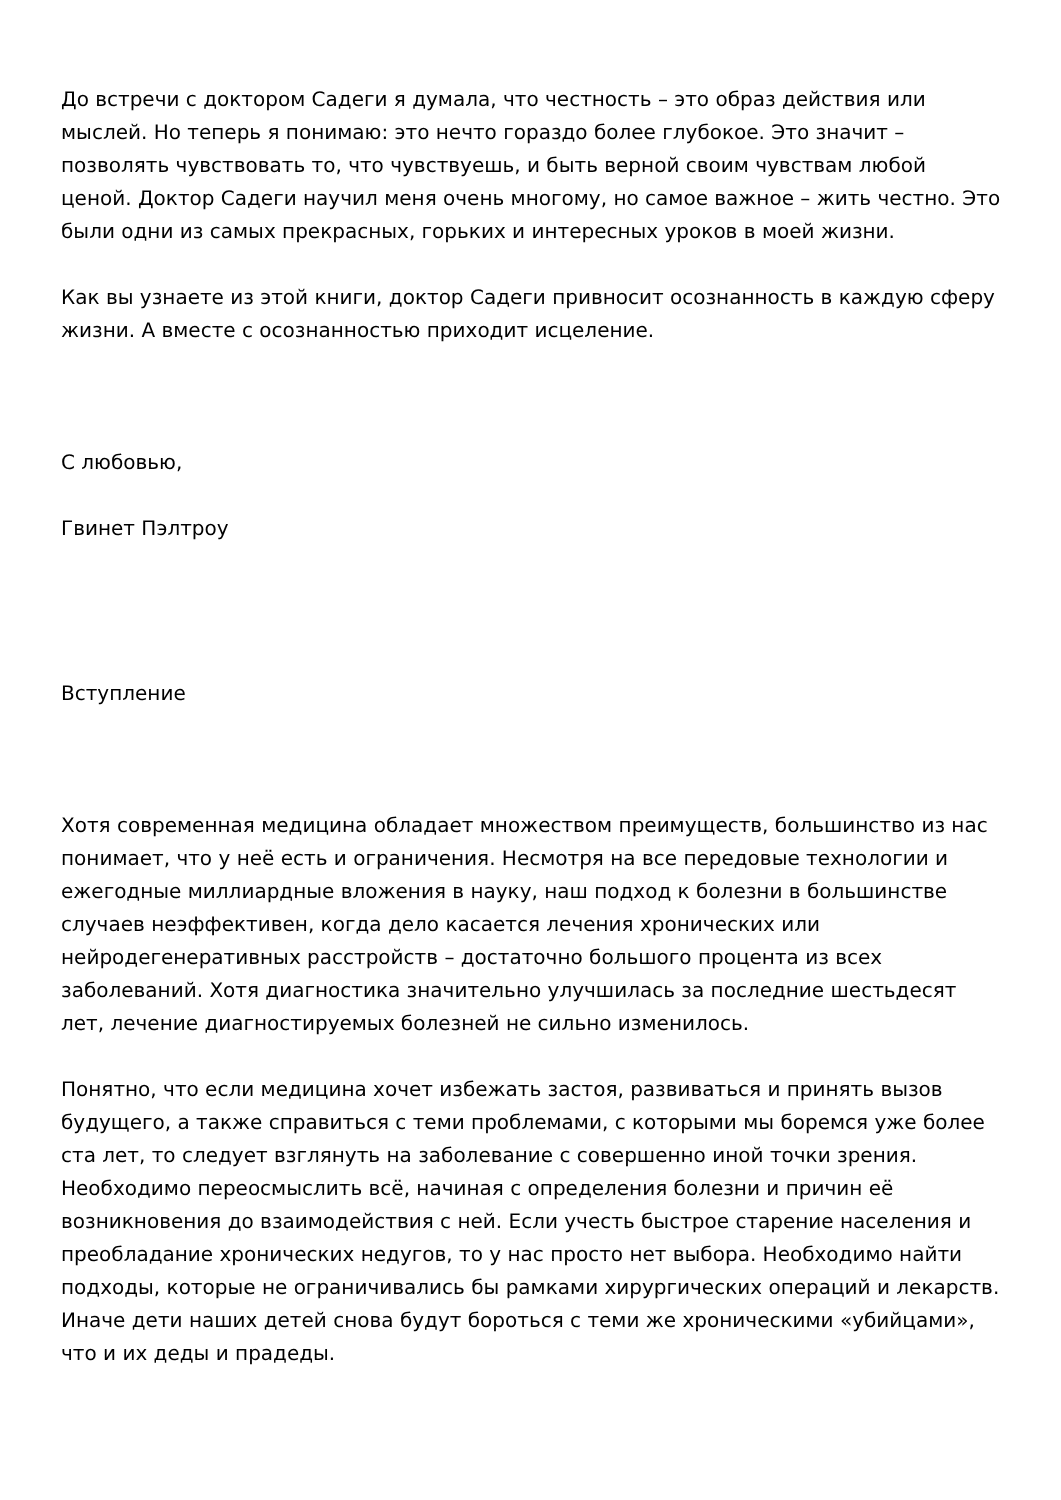До встречи с доктором Садеги я думала, что честность – это образ действия или мыслей. Но теперь я понимаю: это нечто гораздо более глубокое. Это значит – позволять чувствовать то, что чувствуешь, и быть верной своим чувствам любой ценой. Доктор Садеги научил меня очень многому, но самое важное – жить честно. Это были одни из самых прекрасных, горьких и интересных уроков в моей жизни.
Как вы узнаете из этой книги, доктор Садеги привносит осознанность в каждую сферу жизни. А вместе с осознанностью приходит исцеление.
С любовью,
Гвинет Пэлтроу
Вступление
Хотя современная медицина обладает множеством преимуществ, большинство из нас понимает, что у неё есть и ограничения. Несмотря на все передовые технологии и ежегодные миллиардные вложения в науку, наш подход к болезни в большинстве случаев неэффективен, когда дело касается лечения хронических или нейродегенеративных расстройств – достаточно большого процента из всех заболеваний. Хотя диагностика значительно улучшилась за последние шестьдесят лет, лечение диагностируемых болезней не сильно изменилось.
Понятно, что если медицина хочет избежать застоя, развиваться и принять вызов будущего, а также справиться с теми проблемами, с которыми мы боремся уже более ста лет, то следует взглянуть на заболевание с совершенно иной точки зрения. Необходимо переосмыслить всё, начиная с определения болезни и причин её возникновения до взаимодействия с ней. Если учесть быстрое старение населения и преобладание хронических недугов, то у нас просто нет выбора. Необходимо найти подходы, которые не ограничивались бы рамками хирургических операций и лекарств. Иначе дети наших детей снова будут бороться с теми же хроническими «убийцами», что и их деды и прадеды.